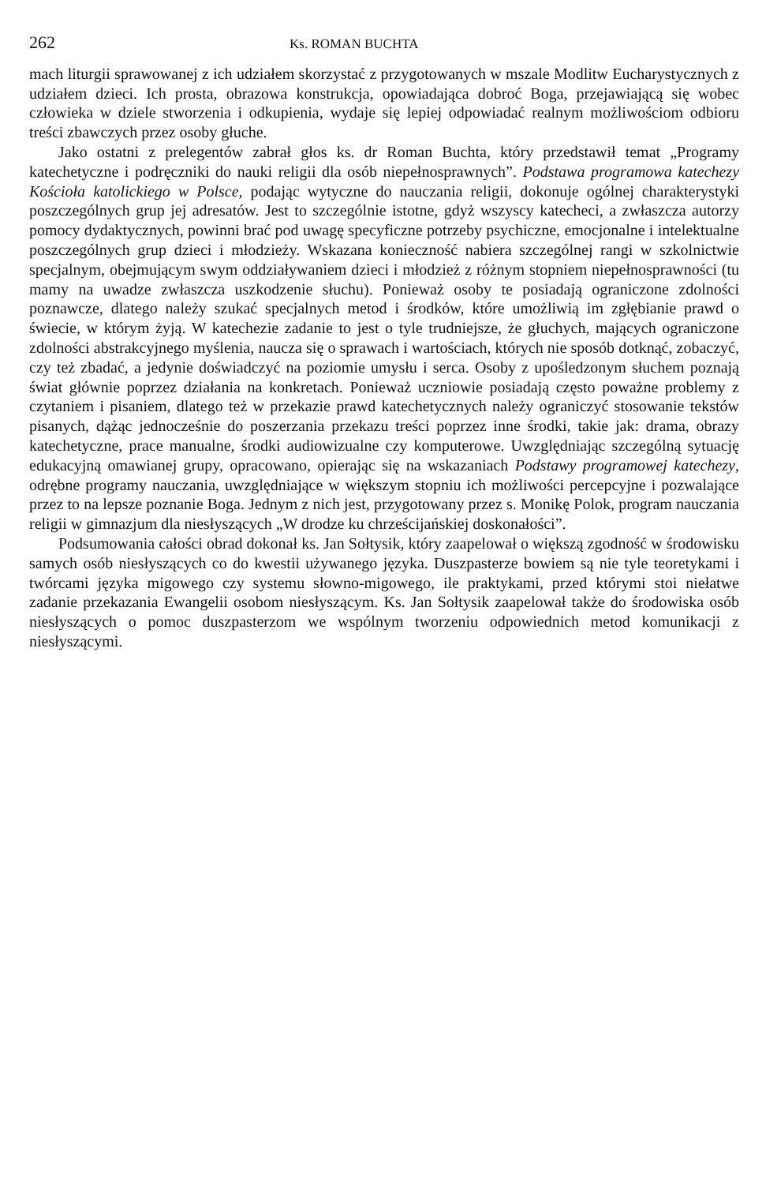262 Ks. ROMAN BUCHTA
mach liturgii sprawowanej z ich udziałem skorzystać z przygotowanych w mszale Modlitw Eucharystycznych z udziałem dzieci. Ich prosta, obrazowa konstrukcja, opowiadająca dobroć Boga, przejawiającą się wobec człowieka w dziele stworzenia i odkupienia, wydaje się lepiej odpowiadać realnym możliwościom odbioru treści zbawczych przez osoby głuche.
Jako ostatni z prelegentów zabrał głos ks. dr Roman Buchta, który przedstawił temat „Programy katechetyczne i podręczniki do nauki religii dla osób niepełnosprawnych”. Podstawa programowa katechezy Kościoła katolickiego w Polsce, podając wytyczne do nauczania religii, dokonuje ogólnej charakterystyki poszczególnych grup jej adresatów. Jest to szczególnie istotne, gdyż wszyscy katecheci, a zwłaszcza autorzy pomocy dydaktycznych, powinni brać pod uwagę specyficzne potrzeby psychiczne, emocjonalne i intelektualne poszczególnych grup dzieci i młodzieży. Wskazana konieczność nabiera szczególnej rangi w szkolnictwie specjalnym, obejmującym swym oddziaływaniem dzieci i młodzież z różnym stopniem niepełnosprawności (tu mamy na uwadze zwłaszcza uszkodzenie słuchu). Ponieważ osoby te posiadają ograniczone zdolności poznawcze, dlatego należy szukać specjalnych metod i środków, które umożliwią im zgłębianie prawd o świecie, w którym żyją. W katechezie zadanie to jest o tyle trudniejsze, że głuchych, mających ograniczone zdolności abstrakcyjnego myślenia, naucza się o sprawach i wartościach, których nie sposób dotknąć, zobaczyć, czy też zbadać, a jedynie doświadczyć na poziomie umysłu i serca. Osoby z upośledzonym słuchem poznają świat głównie poprzez działania na konkretach. Ponieważ uczniowie posiadają często poważne problemy z czytaniem i pisaniem, dlatego też w przekazie prawd katechetycznych należy ograniczyć stosowanie tekstów pisanych, dążąc jednocześnie do poszerzania przekazu treści poprzez inne środki, takie jak: drama, obrazy katechetyczne, prace manualne, środki audiowizualne czy komputerowe. Uwzględniając szczególną sytuację edukacyjną omawianej grupy, opracowano, opierając się na wskazaniach Podstawy programowej katechezy, odrębne programy nauczania, uwzględniające w większym stopniu ich możliwości percepcyjne i pozwalające przez to na lepsze poznanie Boga. Jednym z nich jest, przygotowany przez s. Monikę Polok, program nauczania religii w gimnazjum dla niesłyszących „W drodze ku chrześcijańskiej doskonałości”.
Podsumowania całości obrad dokonał ks. Jan Sołtysik, który zaapelował o większą zgodność w środowisku samych osób niesłyszących co do kwestii używanego języka. Duszpasterze bowiem są nie tyle teoretykami i twórcami języka migowego czy systemu słowno-migowego, ile praktykami, przed którymi stoi niełatwe zadanie przekazania Ewangelii osobom niesłyszącym. Ks. Jan Sołtysik zaapelował także do środowiska osób niesłyszących o pomoc duszpasterzom we wspólnym tworzeniu odpowiednich metod komunikacji z niesłyszącymi.